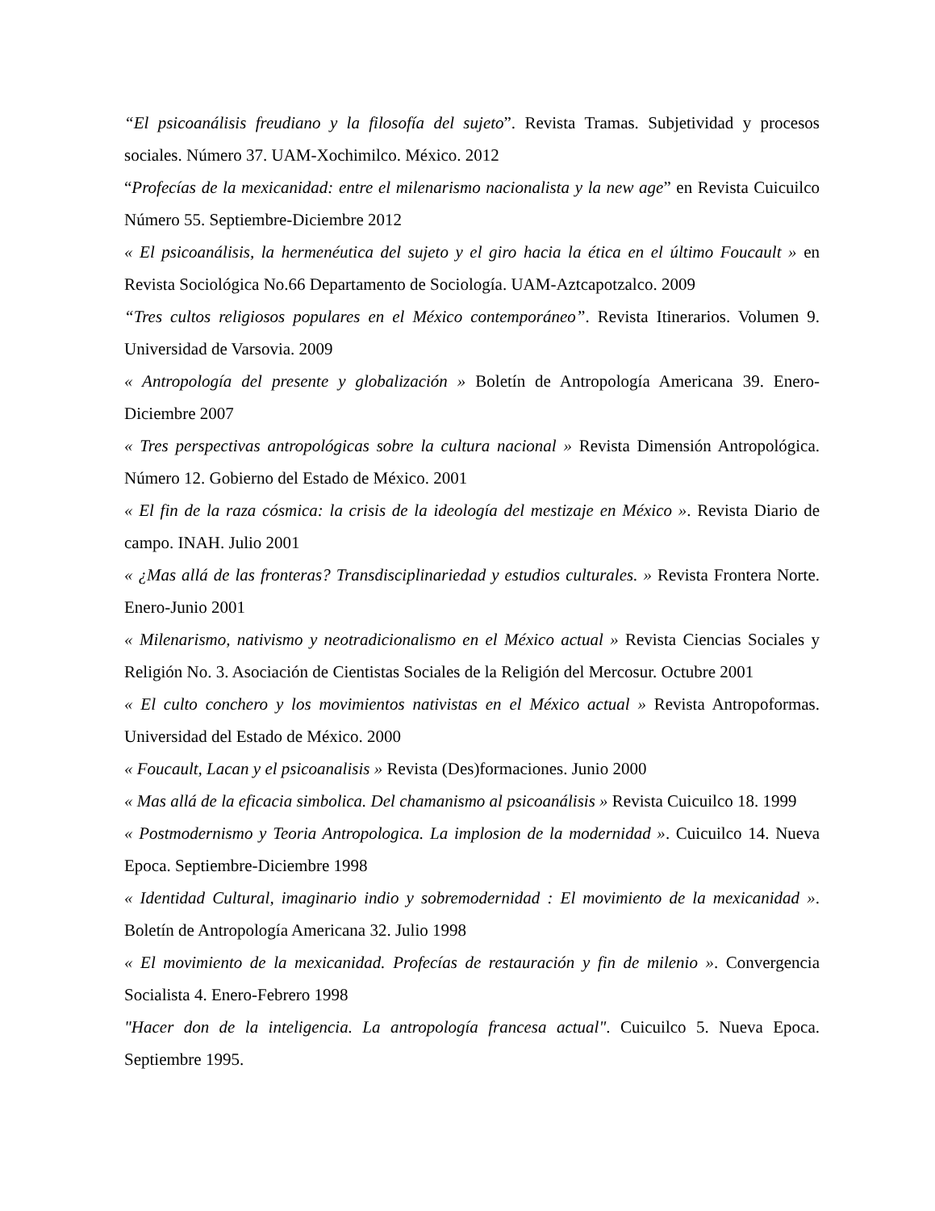“El psicoanálisis freudiano y la filosofía del sujeto”. Revista Tramas. Subjetividad y procesos sociales. Número 37. UAM-Xochimilco. México. 2012
“Profecías de la mexicanidad: entre el milenarismo nacionalista y la new age” en Revista Cuicuilco Número 55. Septiembre-Diciembre 2012
« El psicoanálisis, la hermenéutica del sujeto y el giro hacia la ética en el último Foucault » en Revista Sociológica No.66 Departamento de Sociología. UAM-Aztcapotzalco. 2009
“Tres cultos religiosos populares en el México contemporáneo”. Revista Itinerarios. Volumen 9. Universidad de Varsovia. 2009
« Antropología del presente y globalización » Boletín de Antropología Americana 39. Enero-Diciembre 2007
« Tres perspectivas antropológicas sobre la cultura nacional » Revista Dimensión Antropológica. Número 12. Gobierno del Estado de México. 2001
« El fin de la raza cósmica: la crisis de la ideología del mestizaje en México ». Revista Diario de campo. INAH. Julio 2001
« ¿Mas allá de las fronteras? Transdisciplinariedad y estudios culturales. » Revista Frontera Norte. Enero-Junio 2001
« Milenarismo, nativismo y neotradicionalismo en el México actual » Revista Ciencias Sociales y Religión No. 3. Asociación de Cientistas Sociales de la Religión del Mercosur. Octubre 2001
« El culto conchero y los movimientos nativistas en el México actual » Revista Antropoformas. Universidad del Estado de México. 2000
« Foucault, Lacan y el psicoanalisis » Revista (Des)formaciones. Junio 2000
« Mas allá de la eficacia simbolica. Del chamanismo al psicoanálisis » Revista Cuicuilco 18. 1999
« Postmodernismo y Teoria Antropologica. La implosion de la modernidad ». Cuicuilco 14. Nueva Epoca. Septiembre-Diciembre 1998
« Identidad Cultural, imaginario indio y sobremodernidad : El movimiento de la mexicanidad ». Boletín de Antropología Americana 32. Julio 1998
« El movimiento de la mexicanidad. Profecías de restauración y fin de milenio ». Convergencia Socialista 4. Enero-Febrero 1998
"Hacer don de la inteligencia. La antropología francesa actual". Cuicuilco 5. Nueva Epoca. Septiembre 1995.